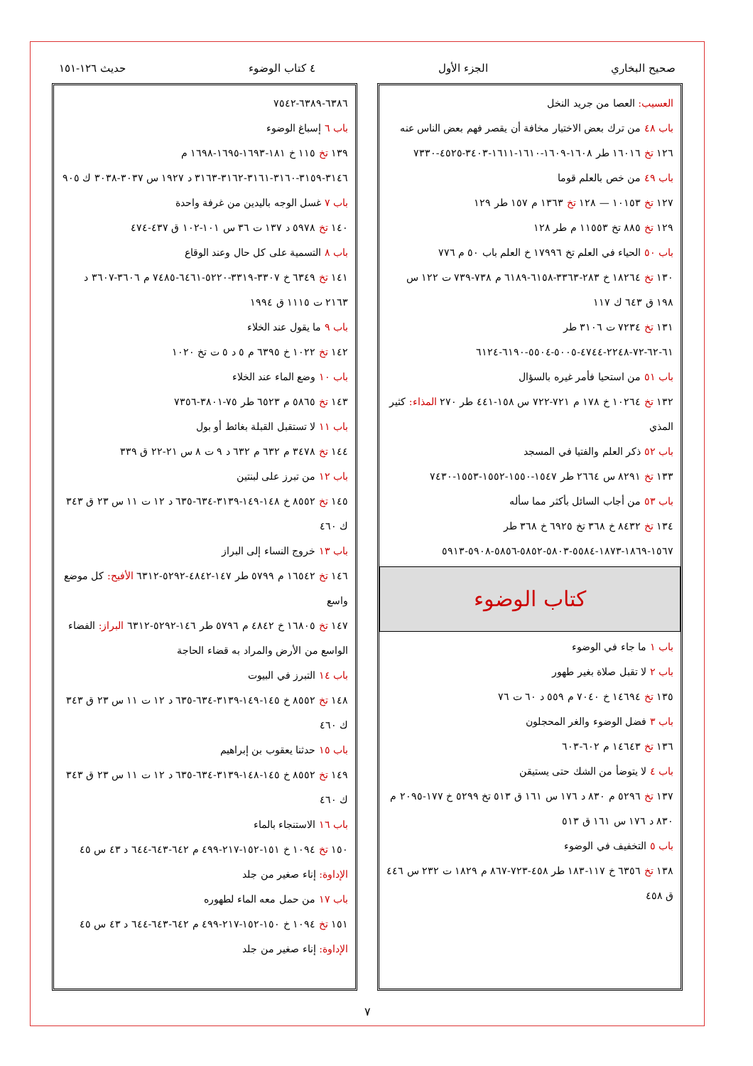صحيح البخاري الجزء الأول ٤ كتاب الوضوء حديث ١٢٦-١٥١
العسيب: العصا من جريد النخل
باب ٤٨ من ترك بعض الاختيار مخافة أن يقصر فهم بعض الناس عنه
١٢٦ تخ ١٦٠١٦ طر ١٦٠٨-١٦٠٩-١٦١٠-١٦١١-٣٤٠٣-٤٥٢٥-٧٣٣٠
باب ٤٩ من خص بالعلم قوما
١٢٧ تخ ١٠١٥٣ — ١٢٨ تخ ١٣٦٣ م ١٥٧ طر ١٢٩
١٢٩ تخ ٨٨٥ تخ ١١٥٥٣ م طر ١٢٨
باب ٥٠ الحياء في العلم تخ ١٧٩٩٦ خ العلم باب ٥٠ م ٧٧٦
١٣٠ تخ ١٨٢٦٤ خ ٢٨٣-٣٣٦٣-٦١٥٨-٦١٨٩ م ٧٣٨-٧٣٩ ت ١٢٢ س ١٩٨ ق ٦٤٣ ك ١١٧
١٣١ تخ ٧٢٣٤ ت ٣١٠٦ طر ٦١-٦٢-٧٢-٢٢٤٨-٤٧٤٤-٥٠٠٥-٥٥٠٤-٦١٩٠-٦١٢٤
باب ٥١ من استحيا فأمر غيره بالسؤال
١٣٢ تخ ١٠٢٦٤ خ ١٧٨ م ٧٢١-٧٢٢ س ١٥٨-٤٤١ طر ٢٧٠ المذاء: كثير المذي
باب ٥٢ ذكر العلم والفتيا في المسجد
١٣٣ تخ ٨٢٩١ س ٢٦٦٤ طر ١٥٤٧-١٥٥٠-١٥٥٢-١٥٥٣-٧٤٣٠
باب ٥٣ من أجاب السائل بأكثر مما سأله
١٣٤ تخ ٨٤٣٢ خ ٣٦٨ تخ ٦٩٢٥ خ ٣٦٨ طر ١٥٦٧-١٨٦٩-١٨٧٣-٥٥٨٤-٥٨٠٣-٥٨٥٢-٥٨٥٦-٥٩٠٨-٥٩١٣
كتاب الوضوء
باب ١ ما جاء في الوضوء
باب ٢ لا تقبل صلاة بغير طهور
١٣٥ تخ ١٤٦٩٤ خ ٧٠٤٠ م ٥٥٩ د ٦٠ ت ٧٦
باب ٣ فضل الوضوء والغر المحجلون
١٣٦ تخ ١٤٦٤٣ م ٦٠٢-٦٠٣
باب ٤ لا يتوضأ من الشك حتى يستيقن
١٣٧ تخ ٥٢٩٦ م ٨٣٠ د ١٧٦ س ١٦١ ق ٥١٣ تخ ٥٢٩٩ خ ١٧٧-٢٠٩٥ م ٨٣٠ د ١٧٦ س ١٦١ ق ٥١٣
باب ٥ التخفيف في الوضوء
١٣٨ تخ ٦٣٥٦ خ ١١٧-١٨٣ طر ٤٥٨-٧٢٣-٨٦٧ م ١٨٢٩ ت ٢٣٢ س ٤٤٦ ق ٤٥٨
٦٣٨٦-٦٣٨٩-٧٥٤٢
باب ٦ إسباغ الوضوء
١٣٩ تخ ١١٥ خ ١٨١-١٦٩٣-١٦٩٥-١٦٩٨ م ٣١٤٦-٣١٥٩-٣١٦٠-٣١٦١-٣١٦٢-٣١٦٣ د ١٩٢٧ س ٣٠٣٧-٣٠٣٨ ك ٩٠٥
باب ٧ غسل الوجه باليدين من غرفة واحدة
١٤٠ تخ ٥٩٧٨ د ١٣٧ ت ٣٦ س ١٠١-١٠٢ ق ٤٣٧-٤٧٤
باب ٨ التسمية على كل حال وعند الوقاع
١٤١ تخ ٦٣٤٩ خ ٣٣٠٧-٣٣١٩-٥٢٢٠-٦٤٦١-٧٤٨٥ م ٣٦٠٦-٣٦٠٧ د ٢١٦٣ ت ١١١٥ ق ١٩٩٤
باب ٩ ما يقول عند الخلاء
١٤٢ تخ ١٠٢٢ خ ٦٣٩٥ م ٥ د ٥ ت تخ ١٠٢٠
باب ١٠ وضع الماء عند الخلاء
١٤٣ تخ ٥٨٦٥ م ٦٥٢٣ طر ٧٥-٣٨٠١-٧٣٥٦
باب ١١ لا تستقبل القبلة بغائط أو بول
١٤٤ تخ ٣٤٧٨ م ٦٣٢ م ٦٣٢ د ٩ ت ٨ س ٢١-٢٢ ق ٣٣٩
باب ١٢ من تبرز على لبنتين
١٤٥ تخ ٨٥٥٢ خ ١٤٨-١٤٩-٣١٣٩-٦٣٤-٦٣٥ د ١٢ ت ١١ س ٢٣ ق ٣٤٣ ك ٤٦٠
باب ١٣ خروج النساء إلى البراز
١٤٦ تخ ١٦٥٤٢ م ٥٧٩٩ طر ١٤٧-٤٨٤٢-٥٢٩٢-٦٣١٢ الأفيح: كل موضع واسع
١٤٧ تخ ١٦٨٠٥ خ ٤٨٤٢ م ٥٧٩٦ طر ١٤٦-٥٢٩٢-٦٣١٢ البراز: الفضاء الواسع من الأرض والمراد به قضاء الحاجة
باب ١٤ التبرز في البيوت
١٤٨ تخ ٨٥٥٢ خ ١٤٥-١٤٩-٣١٣٩-٦٣٤-٦٣٥ د ١٢ ت ١١ س ٢٣ ق ٣٤٣ ك ٤٦٠
باب ١٥ حدثنا يعقوب بن إبراهيم
١٤٩ تخ ٨٥٥٢ خ ١٤٥-١٤٨-٣١٣٩-٦٣٤-٦٣٥ د ١٢ ت ١١ س ٢٣ ق ٣٤٣ ك ٤٦٠
باب ١٦ الاستنجاء بالماء
١٥٠ تخ ١٠٩٤ خ ١٥١-١٥٢-٢١٧-٤٩٩ م ٦٤٢-٦٤٣-٦٤٤ د ٤٣ س ٤٥
الإداوة: إناء صغير من جلد
باب ١٧ من حمل معه الماء لطهوره
١٥١ تخ ١٠٩٤ خ ١٥٠-١٥٢-٢١٧-٤٩٩ م ٦٤٢-٦٤٣-٦٤٤ د ٤٣ س ٤٥
الإداوة: إناء صغير من جلد
٧